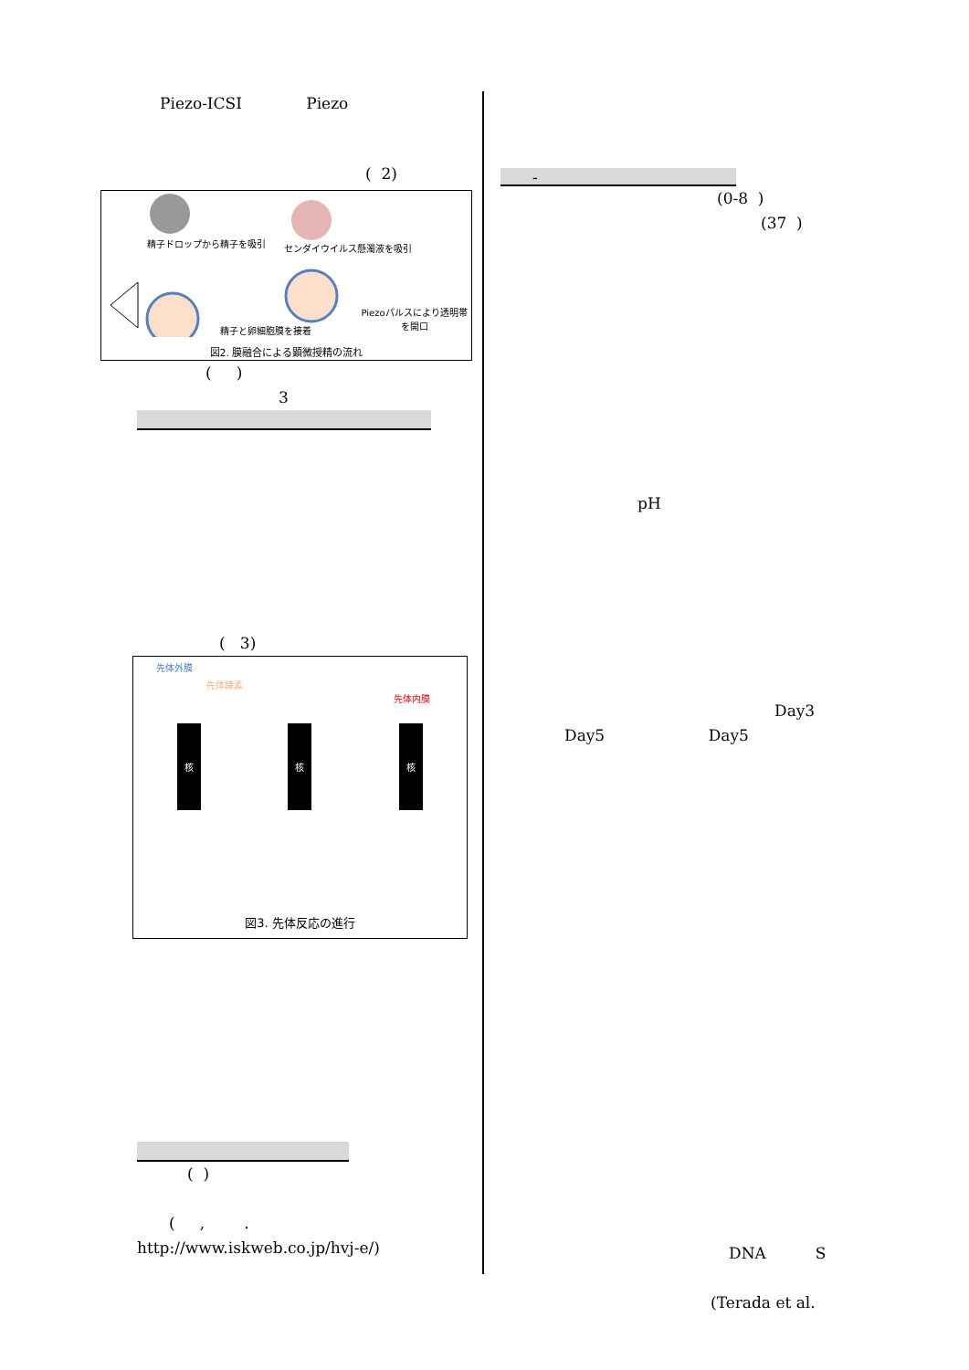Piezo-ICSI Piezo
( 2)
精子ドロップから精子を吸引 センダイウイルス懸濁液を吸引
Piezoパルスにより透明帯を開口
精子と卵細胞膜を接着
図2. 膜融合による顕微授精の流れ
( )
3
( 3)
先体外膜
先体酵素
先体内膜
核 核 核
図3. 先体反応の進行
( )
( , .
http://www.iskweb.co.jp/hvj-e/)
-
(0-8 )
(37 )
pH
Day3
Day5 Day5
DNA S
(Terada et al.